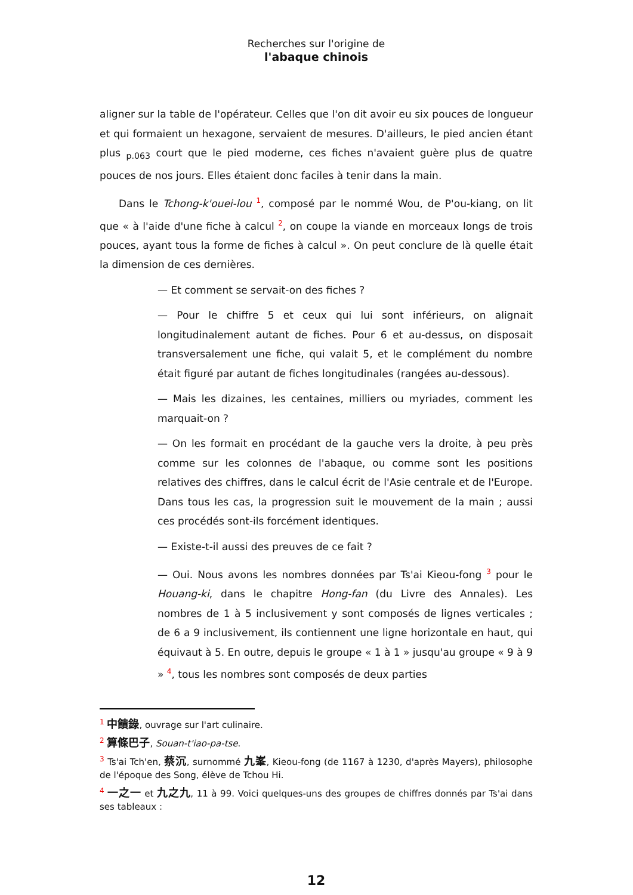Recherches sur l'origine de
l'abaque chinois
aligner sur la table de l'opérateur. Celles que l'on dit avoir eu six pouces de longueur et qui formaient un hexagone, servaient de mesures. D'ailleurs, le pied ancien étant plus <sub>p.063</sub> court que le pied moderne, ces fiches n'avaient guère plus de quatre pouces de nos jours. Elles étaient donc faciles à tenir dans la main.
Dans le Tchong-k'ouei-lou <sup>1</sup>, composé par le nommé Wou, de P'ou-kiang, on lit que « à l'aide d'une fiche à calcul <sup>2</sup>, on coupe la viande en morceaux longs de trois pouces, ayant tous la forme de fiches à calcul ». On peut conclure de là quelle était la dimension de ces dernières.
— Et comment se servait-on des fiches ?
— Pour le chiffre 5 et ceux qui lui sont inférieurs, on alignait longitudinalement autant de fiches. Pour 6 et au-dessus, on disposait transversalement une fiche, qui valait 5, et le complément du nombre était figuré par autant de fiches longitudinales (rangées au-dessous).
— Mais les dizaines, les centaines, milliers ou myriades, comment les marquait-on ?
— On les formait en procédant de la gauche vers la droite, à peu près comme sur les colonnes de l'abaque, ou comme sont les positions relatives des chiffres, dans le calcul écrit de l'Asie centrale et de l'Europe. Dans tous les cas, la progression suit le mouvement de la main ; aussi ces procédés sont-ils forcément identiques.
— Existe-t-il aussi des preuves de ce fait ?
— Oui. Nous avons les nombres données par Ts'ai Kieou-fong <sup>3</sup> pour le Houang-ki, dans le chapitre Hong-fan (du Livre des Annales). Les nombres de 1 à 5 inclusivement y sont composés de lignes verticales ; de 6 a 9 inclusivement, ils contiennent une ligne horizontale en haut, qui équivaut à 5. En outre, depuis le groupe « 1 à 1 » jusqu'au groupe « 9 à 9 » <sup>4</sup>, tous les nombres sont composés de deux parties
<sup>1</sup> 中饋錄, ouvrage sur l'art culinaire.
<sup>2</sup> 算條巴子, Souan-t'iao-pa-tse.
<sup>3</sup> Ts'ai Tch'en, 蔡沉, surnommé 九峯, Kieou-fong (de 1167 à 1230, d'après Mayers), philosophe de l'époque des Song, élève de Tchou Hi.
<sup>4</sup> 一之一 et 九之九, 11 à 99. Voici quelques-uns des groupes de chiffres donnés par Ts'ai dans ses tableaux :
12